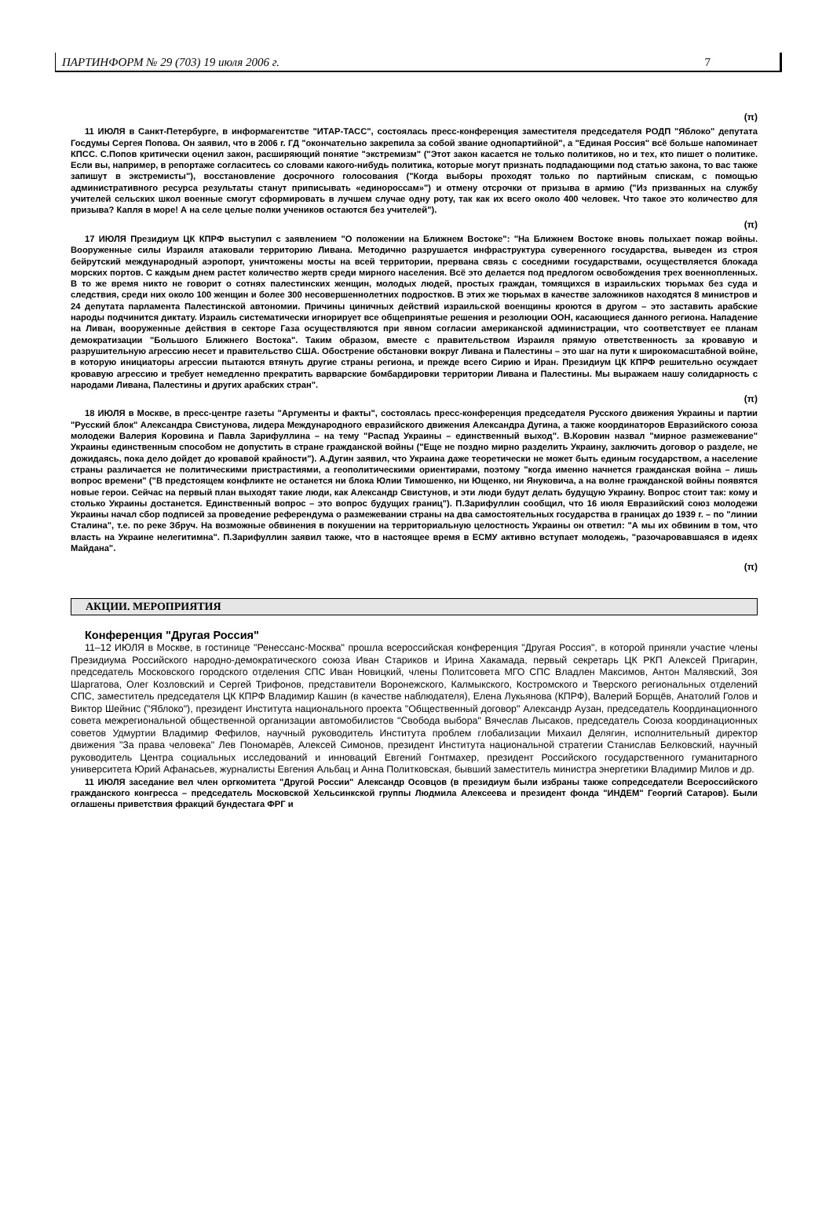ПАРТИНФОРМ № 29 (703) 19 июля 2006 г. 7
(π)
11 ИЮЛЯ в Санкт-Петербурге, в информагентстве "ИТАР-ТАСС", состоялась пресс-конференция заместителя председателя РОДП "Яблоко" депутата Госдумы Сергея Попова. Он заявил, что в 2006 г. ГД "окончательно закрепила за собой звание однопартийной", а "Единая Россия" всё больше напоминает КПСС. С.Попов критически оценил закон, расширяющий понятие "экстремизм" ("Этот закон касается не только политиков, но и тех, кто пишет о политике. Если вы, например, в репортаже согласитесь со словами какого-нибудь политика, которые могут признать подпадающими под статью закона, то вас также запишут в экстремисты"), восстановление досрочного голосования ("Когда выборы проходят только по партийным спискам, с помощью административного ресурса результаты станут приписывать «единороссам»") и отмену отсрочки от призыва в армию ("Из призванных на службу учителей сельских школ военные смогут сформировать в лучшем случае одну роту, так как их всего около 400 человек. Что такое это количество для призыва? Капля в море! А на селе целые полки учеников остаются без учителей").
(π)
17 ИЮЛЯ Президиум ЦК КПРФ выступил с заявлением "О положении на Ближнем Востоке": "На Ближнем Востоке вновь полыхает пожар войны. Вооруженные силы Израиля атаковали территорию Ливана. Методично разрушается инфраструктура суверенного государства, выведен из строя бейрутский международный аэропорт, уничтожены мосты на всей территории, прервана связь с соседними государствами, осуществляется блокада морских портов. С каждым днем растет количество жертв среди мирного населения. Всё это делается под предлогом освобождения трех военнопленных. В то же время никто не говорит о сотнях палестинских женщин, молодых людей, простых граждан, томящихся в израильских тюрьмах без суда и следствия, среди них около 100 женщин и более 300 несовершеннолетних подростков. В этих же тюрьмах в качестве заложников находятся 8 министров и 24 депутата парламента Палестинской автономии. Причины циничных действий израильской военщины кроются в другом – это заставить арабские народы подчинится диктату. Израиль систематически игнорирует все общепринятые решения и резолюции ООН, касающиеся данного региона. Нападение на Ливан, вооруженные действия в секторе Газа осуществляются при явном согласии американской администрации, что соответствует ее планам демократизации "Большого Ближнего Востока". Таким образом, вместе с правительством Израиля прямую ответственность за кровавую и разрушительную агрессию несет и правительство США. Обострение обстановки вокруг Ливана и Палестины – это шаг на пути к широкомасштабной войне, в которую инициаторы агрессии пытаются втянуть другие страны региона, и прежде всего Сирию и Иран. Президиум ЦК КПРФ решительно осуждает кровавую агрессию и требует немедленно прекратить варварские бомбардировки территории Ливана и Палестины. Мы выражаем нашу солидарность с народами Ливана, Палестины и других арабских стран".
(π)
18 ИЮЛЯ в Москве, в пресс-центре газеты "Аргументы и факты", состоялась пресс-конференция председателя Русского движения Украины и партии "Русский блок" Александра Свистунова, лидера Международного евразийского движения Александра Дугина, а также координаторов Евразийского союза молодежи Валерия Коровина и Павла Зарифуллина – на тему "Распад Украины – единственный выход". В.Коровин назвал "мирное размежевание" Украины единственным способом не допустить в стране гражданской войны ("Еще не поздно мирно разделить Украину, заключить договор о разделе, не дожидаясь, пока дело дойдет до кровавой крайности"). А.Дугин заявил, что Украина даже теоретически не может быть единым государством, а население страны различается не политическими пристрастиями, а геополитическими ориентирами, поэтому "когда именно начнется гражданская война – лишь вопрос времени" ("В предстоящем конфликте не останется ни блока Юлии Тимошенко, ни Ющенко, ни Януковича, а на волне гражданской войны появятся новые герои. Сейчас на первый план выходят такие люди, как Александр Свистунов, и эти люди будут делать будущую Украину. Вопрос стоит так: кому и столько Украины достанется. Единственный вопрос – это вопрос будущих границ"). П.Зарифуллин сообщил, что 16 июля Евразийский союз молодежи Украины начал сбор подписей за проведение референдума о размежевании страны на два самостоятельных государства в границах до 1939 г. – по "линии Сталина", т.е. по реке Збруч. На возможные обвинения в покушении на территориальную целостность Украины он ответил: "А мы их обвиним в том, что власть на Украине нелегитимна". П.Зарифуллин заявил также, что в настоящее время в ЕСМУ активно вступает молодежь, "разочаровавшаяся в идеях Майдана".
(π)
АКЦИИ. МЕРОПРИЯТИЯ
Конференция "Другая Россия"
11–12 ИЮЛЯ в Москве, в гостинице "Ренессанс-Москва" прошла всероссийская конференция "Другая Россия", в которой приняли участие члены Президиума Российского народно-демократического союза Иван Стариков и Ирина Хакамада, первый секретарь ЦК РКП Алексей Пригарин, председатель Московского городского отделения СПС Иван Новицкий, члены Политсовета МГО СПС Владлен Максимов, Антон Малявский, Зоя Шаргатова, Олег Козловский и Сергей Трифонов, представители Воронежского, Калмыкского, Костромского и Тверского региональных отделений СПС, заместитель председателя ЦК КПРФ Владимир Кашин (в качестве наблюдателя), Елена Лукьянова (КПРФ), Валерий Борщёв, Анатолий Голов и Виктор Шейнис ("Яблоко"), президент Института национального проекта "Общественный договор" Александр Аузан, председатель Координационного совета межрегиональной общественной организации автомобилистов "Свобода выбора" Вячеслав Лысаков, председатель Союза координационных советов Удмуртии Владимир Фефилов, научный руководитель Института проблем глобализации Михаил Делягин, исполнительный директор движения "За права человека" Лев Пономарёв, Алексей Симонов, президент Института национальной стратегии Станислав Белковский, научный руководитель Центра социальных исследований и инноваций Евгений Гонтмахер, президент Российского государственного гуманитарного университета Юрий Афанасьев, журналисты Евгения Альбац и Анна Политковская, бывший заместитель министра энергетики Владимир Милов и др.
11 ИЮЛЯ заседание вел член оргкомитета "Другой России" Александр Осовцов (в президиум были избраны также сопредседатели Всероссийского гражданского конгресса – председатель Московской Хельсинкской группы Людмила Алексеева и президент фонда "ИНДЕМ" Георгий Сатаров). Были оглашены приветствия фракций бундестага ФРГ и